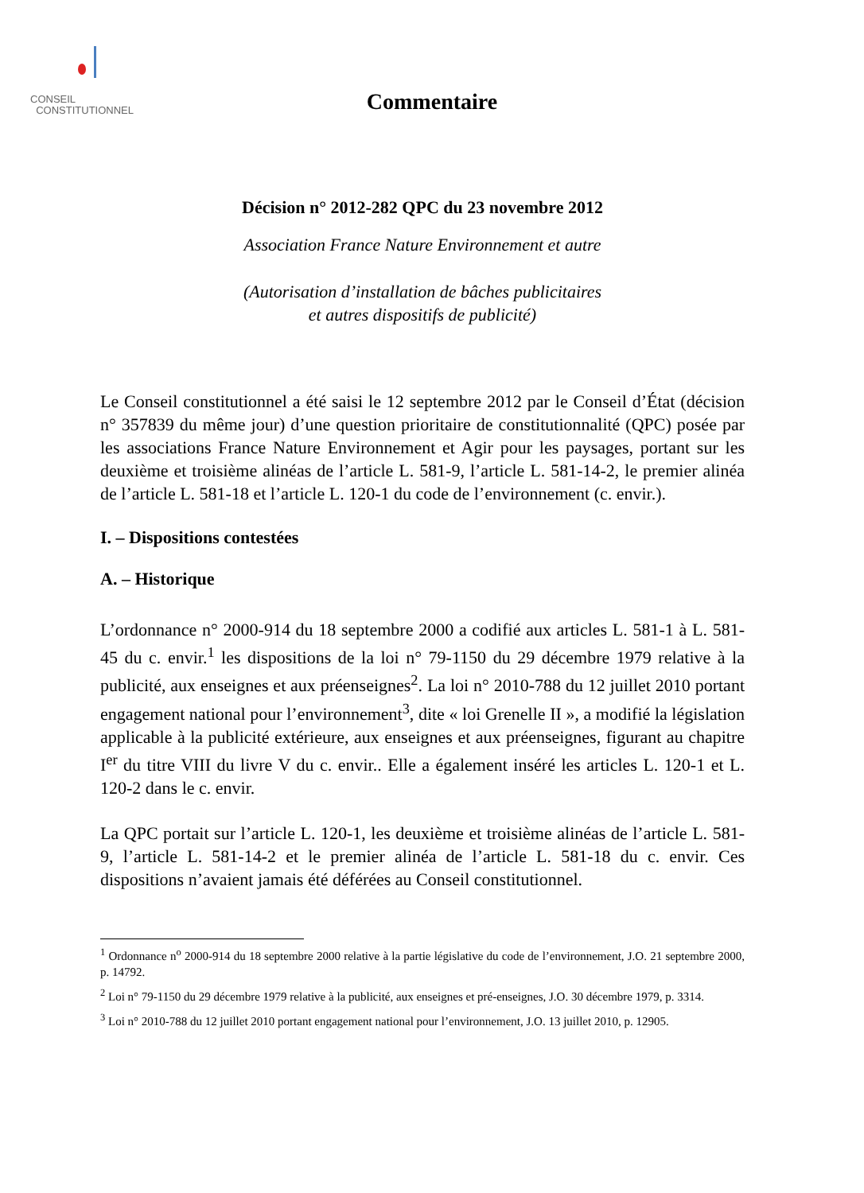CONSEIL
CONSTITUTIONNEL
Commentaire
Décision n° 2012-282 QPC du 23 novembre 2012
Association France Nature Environnement et autre
(Autorisation d’installation de bâches publicitaires
et autres dispositifs de publicité)
Le Conseil constitutionnel a été saisi le 12 septembre 2012 par le Conseil d’État (décision n° 357839 du même jour) d’une question prioritaire de constitutionnalité (QPC) posée par les associations France Nature Environnement et Agir pour les paysages, portant sur les deuxième et troisième alinéas de l’article L. 581-9, l’article L. 581-14-2, le premier alinéa de l’article L. 581-18 et l’article L. 120-1 du code de l’environnement (c. envir.).
I. – Dispositions contestées
A. – Historique
L’ordonnance n° 2000-914 du 18 septembre 2000 a codifié aux articles L. 581-1 à L. 581-45 du c. envir.<sup>1</sup> les dispositions de la loi n° 79-1150 du 29 décembre 1979 relative à la publicité, aux enseignes et aux préenseignes<sup>2</sup>. La loi n° 2010-788 du 12 juillet 2010 portant engagement national pour l’environnement<sup>3</sup>, dite « loi Grenelle II », a modifié la législation applicable à la publicité extérieure, aux enseignes et aux préenseignes, figurant au chapitre I<sup>er</sup> du titre VIII du livre V du c. envir.. Elle a également inséré les articles L. 120-1 et L. 120-2 dans le c. envir.
La QPC portait sur l’article L. 120-1, les deuxième et troisième alinéas de l’article L. 581-9, l’article L. 581-14-2 et le premier alinéa de l’article L. 581-18 du c. envir. Ces dispositions n’avaient jamais été déférées au Conseil constitutionnel.
<sup>1</sup> Ordonnance n<sup>o</sup> 2000-914 du 18 septembre 2000 relative à la partie législative du code de l’environnement, J.O. 21 septembre 2000, p. 14792.
<sup>2</sup> Loi n° 79-1150 du 29 décembre 1979 relative à la publicité, aux enseignes et pré-enseignes, J.O. 30 décembre 1979, p. 3314.
<sup>3</sup> Loi n° 2010-788 du 12 juillet 2010 portant engagement national pour l’environnement, J.O. 13 juillet 2010, p. 12905.